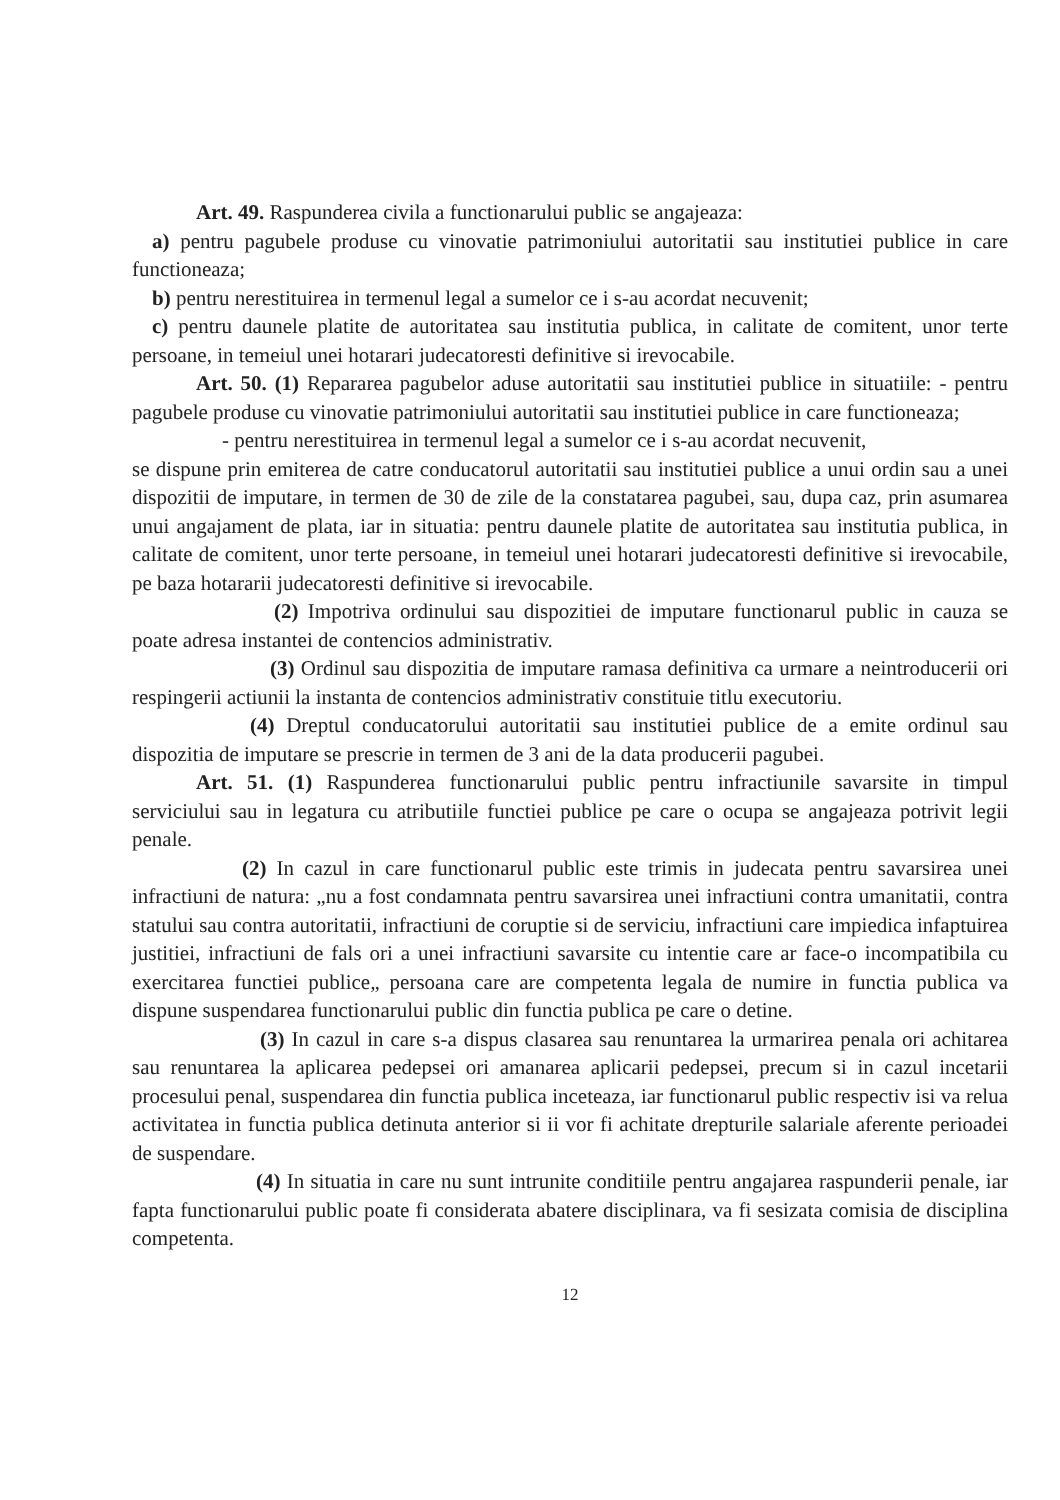Art. 49. Raspunderea civila a functionarului public se angajeaza:
a) pentru pagubele produse cu vinovatie patrimoniului autoritatii sau institutiei publice in care functioneaza;
b) pentru nerestituirea in termenul legal a sumelor ce i s-au acordat necuvenit;
c) pentru daunele platite de autoritatea sau institutia publica, in calitate de comitent, unor terte persoane, in temeiul unei hotarari judecatoresti definitive si irevocabile.
Art. 50. (1) Repararea pagubelor aduse autoritatii sau institutiei publice in situatiile: - pentru pagubele produse cu vinovatie patrimoniului autoritatii sau institutiei publice in care functioneaza;
- pentru nerestituirea in termenul legal a sumelor ce i s-au acordat necuvenit,
se dispune prin emiterea de catre conducatorul autoritatii sau institutiei publice a unui ordin sau a unei dispozitii de imputare, in termen de 30 de zile de la constatarea pagubei, sau, dupa caz, prin asumarea unui angajament de plata, iar in situatia: pentru daunele platite de autoritatea sau institutia publica, in calitate de comitent, unor terte persoane, in temeiul unei hotarari judecatoresti definitive si irevocabile, pe baza hotararii judecatoresti definitive si irevocabile.
(2) Impotriva ordinului sau dispozitiei de imputare functionarul public in cauza se poate adresa instantei de contencios administrativ.
(3) Ordinul sau dispozitia de imputare ramasa definitiva ca urmare a neintroducerii ori respingerii actiunii la instanta de contencios administrativ constituie titlu executoriu.
(4) Dreptul conducatorului autoritatii sau institutiei publice de a emite ordinul sau dispozitia de imputare se prescrie in termen de 3 ani de la data producerii pagubei.
Art. 51. (1) Raspunderea functionarului public pentru infractiunile savarsite in timpul serviciului sau in legatura cu atributiile functiei publice pe care o ocupa se angajeaza potrivit legii penale.
(2) In cazul in care functionarul public este trimis in judecata pentru savarsirea unei infractiuni de natura: „nu a fost condamnata pentru savarsirea unei infractiuni contra umanitatii, contra statului sau contra autoritatii, infractiuni de coruptie si de serviciu, infractiuni care impiedica infaptuirea justitiei, infractiuni de fals ori a unei infractiuni savarsite cu intentie care ar face-o incompatibila cu exercitarea functiei publice„ persoana care are competenta legala de numire in functia publica va dispune suspendarea functionarului public din functia publica pe care o detine.
(3) In cazul in care s-a dispus clasarea sau renuntarea la urmarirea penala ori achitarea sau renuntarea la aplicarea pedepsei ori amanarea aplicarii pedepsei, precum si in cazul incetarii procesului penal, suspendarea din functia publica inceteaza, iar functionarul public respectiv isi va relua activitatea in functia publica detinuta anterior si ii vor fi achitate drepturile salariale aferente perioadei de suspendare.
(4) In situatia in care nu sunt intrunite conditiile pentru angajarea raspunderii penale, iar fapta functionarului public poate fi considerata abatere disciplinara, va fi sesizata comisia de disciplina competenta.
12